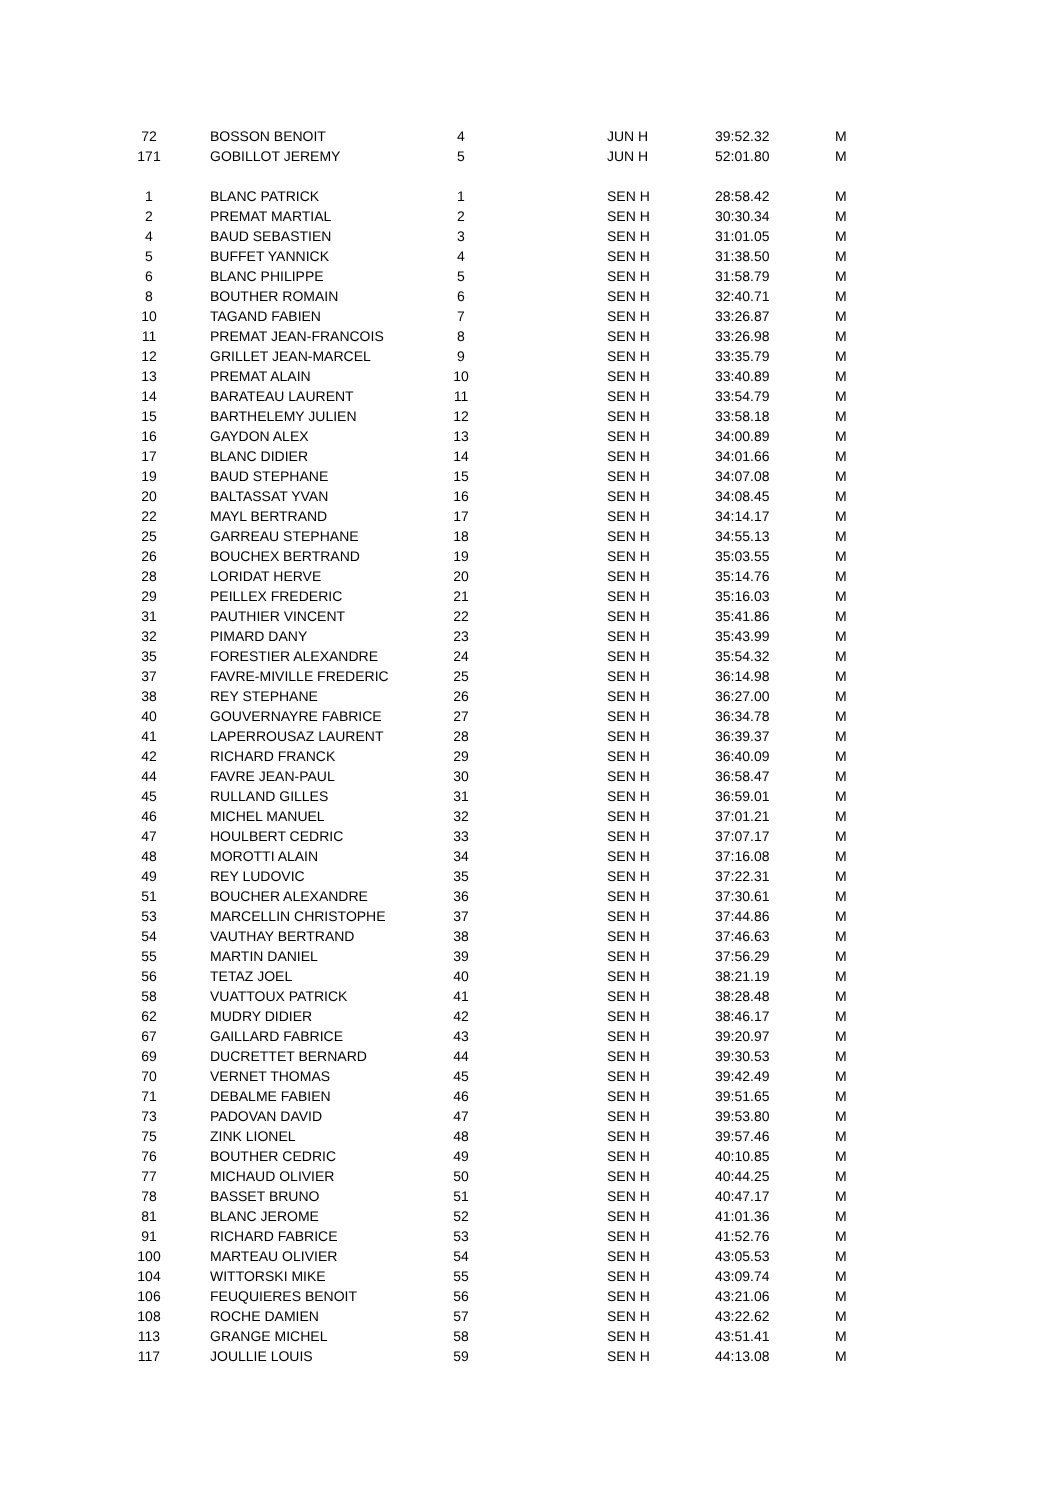| 72 | | BOSSON BENOIT | 4 | | JUN H | 39:52.32 | M |
| 171 | | GOBILLOT JEREMY | 5 | | JUN H | 52:01.80 | M |
| 1 | | BLANC PATRICK | 1 | | SEN H | 28:58.42 | M |
| 2 | | PREMAT MARTIAL | 2 | | SEN H | 30:30.34 | M |
| 4 | | BAUD SEBASTIEN | 3 | | SEN H | 31:01.05 | M |
| 5 | | BUFFET YANNICK | 4 | | SEN H | 31:38.50 | M |
| 6 | | BLANC PHILIPPE | 5 | | SEN H | 31:58.79 | M |
| 8 | | BOUTHER ROMAIN | 6 | | SEN H | 32:40.71 | M |
| 10 | | TAGAND FABIEN | 7 | | SEN H | 33:26.87 | M |
| 11 | | PREMAT JEAN-FRANCOIS | 8 | | SEN H | 33:26.98 | M |
| 12 | | GRILLET JEAN-MARCEL | 9 | | SEN H | 33:35.79 | M |
| 13 | | PREMAT ALAIN | 10 | | SEN H | 33:40.89 | M |
| 14 | | BARATEAU LAURENT | 11 | | SEN H | 33:54.79 | M |
| 15 | | BARTHELEMY JULIEN | 12 | | SEN H | 33:58.18 | M |
| 16 | | GAYDON ALEX | 13 | | SEN H | 34:00.89 | M |
| 17 | | BLANC DIDIER | 14 | | SEN H | 34:01.66 | M |
| 19 | | BAUD STEPHANE | 15 | | SEN H | 34:07.08 | M |
| 20 | | BALTASSAT YVAN | 16 | | SEN H | 34:08.45 | M |
| 22 | | MAYL BERTRAND | 17 | | SEN H | 34:14.17 | M |
| 25 | | GARREAU STEPHANE | 18 | | SEN H | 34:55.13 | M |
| 26 | | BOUCHEX BERTRAND | 19 | | SEN H | 35:03.55 | M |
| 28 | | LORIDAT HERVE | 20 | | SEN H | 35:14.76 | M |
| 29 | | PEILLEX FREDERIC | 21 | | SEN H | 35:16.03 | M |
| 31 | | PAUTHIER VINCENT | 22 | | SEN H | 35:41.86 | M |
| 32 | | PIMARD DANY | 23 | | SEN H | 35:43.99 | M |
| 35 | | FORESTIER ALEXANDRE | 24 | | SEN H | 35:54.32 | M |
| 37 | | FAVRE-MIVILLE FREDERIC | 25 | | SEN H | 36:14.98 | M |
| 38 | | REY STEPHANE | 26 | | SEN H | 36:27.00 | M |
| 40 | | GOUVERNAYRE FABRICE | 27 | | SEN H | 36:34.78 | M |
| 41 | | LAPERROUSAZ LAURENT | 28 | | SEN H | 36:39.37 | M |
| 42 | | RICHARD FRANCK | 29 | | SEN H | 36:40.09 | M |
| 44 | | FAVRE JEAN-PAUL | 30 | | SEN H | 36:58.47 | M |
| 45 | | RULLAND GILLES | 31 | | SEN H | 36:59.01 | M |
| 46 | | MICHEL MANUEL | 32 | | SEN H | 37:01.21 | M |
| 47 | | HOULBERT CEDRIC | 33 | | SEN H | 37:07.17 | M |
| 48 | | MOROTTI ALAIN | 34 | | SEN H | 37:16.08 | M |
| 49 | | REY LUDOVIC | 35 | | SEN H | 37:22.31 | M |
| 51 | | BOUCHER ALEXANDRE | 36 | | SEN H | 37:30.61 | M |
| 53 | | MARCELLIN CHRISTOPHE | 37 | | SEN H | 37:44.86 | M |
| 54 | | VAUTHAY BERTRAND | 38 | | SEN H | 37:46.63 | M |
| 55 | | MARTIN DANIEL | 39 | | SEN H | 37:56.29 | M |
| 56 | | TETAZ JOEL | 40 | | SEN H | 38:21.19 | M |
| 58 | | VUATTOUX PATRICK | 41 | | SEN H | 38:28.48 | M |
| 62 | | MUDRY DIDIER | 42 | | SEN H | 38:46.17 | M |
| 67 | | GAILLARD FABRICE | 43 | | SEN H | 39:20.97 | M |
| 69 | | DUCRETTET BERNARD | 44 | | SEN H | 39:30.53 | M |
| 70 | | VERNET THOMAS | 45 | | SEN H | 39:42.49 | M |
| 71 | | DEBALME FABIEN | 46 | | SEN H | 39:51.65 | M |
| 73 | | PADOVAN DAVID | 47 | | SEN H | 39:53.80 | M |
| 75 | | ZINK LIONEL | 48 | | SEN H | 39:57.46 | M |
| 76 | | BOUTHER CEDRIC | 49 | | SEN H | 40:10.85 | M |
| 77 | | MICHAUD OLIVIER | 50 | | SEN H | 40:44.25 | M |
| 78 | | BASSET BRUNO | 51 | | SEN H | 40:47.17 | M |
| 81 | | BLANC JEROME | 52 | | SEN H | 41:01.36 | M |
| 91 | | RICHARD FABRICE | 53 | | SEN H | 41:52.76 | M |
| 100 | | MARTEAU OLIVIER | 54 | | SEN H | 43:05.53 | M |
| 104 | | WITTORSKI MIKE | 55 | | SEN H | 43:09.74 | M |
| 106 | | FEUQUIERES BENOIT | 56 | | SEN H | 43:21.06 | M |
| 108 | | ROCHE DAMIEN | 57 | | SEN H | 43:22.62 | M |
| 113 | | GRANGE MICHEL | 58 | | SEN H | 43:51.41 | M |
| 117 | | JOULLIE LOUIS | 59 | | SEN H | 44:13.08 | M |